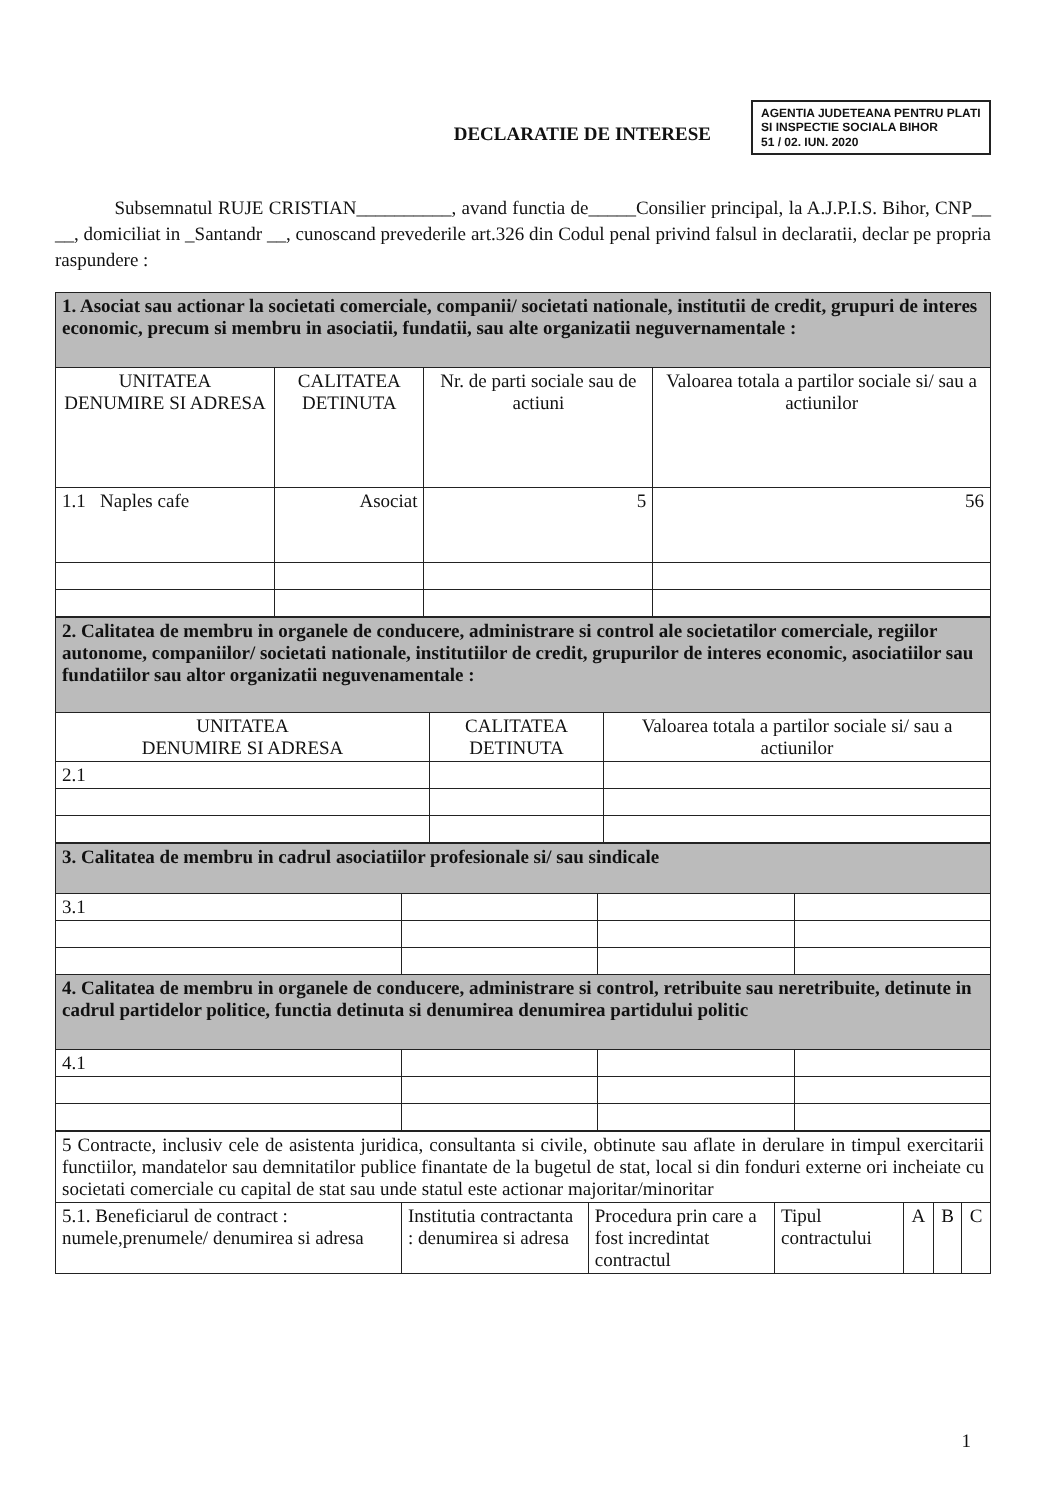DECLARATIE DE INTERESE
AGENTIA JUDETEANA PENTRU PLATI SI INSPECTIE SOCIALA BIHOR
51 / 02. IUN. 2020
Subsemnatul RUJE CRISTIAN__________, avand functia de_____Consilier principal, la A.J.P.I.S. Bihor, CNP__ __, domiciliat in _Santandr __, cunoscand prevederile art.326 din Codul penal privind falsul in declaratii, declar pe propria raspundere :
| 1. Asociat sau actionar la societati comerciale, companii/ societati nationale, institutii de credit, grupuri de interes economic, precum si membru in asociatii, fundatii, sau alte organizatii neguvernamentale : | | | |
| UNITATEA DENUMIRE SI ADRESA | CALITATEA DETINUTA | Nr. de parti sociale sau de actiuni | Valoarea totala a partilor sociale si/ sau a actiunilor |
| 1.1 Naples cafe | Asociat | 5 | 56 |
| 2. Calitatea de membru in organele de conducere, administrare si control ale societatilor comerciale, regiilor autonome, companiilor/ societati nationale, institutiilor de credit, grupurilor de interes economic, asociatiilor sau fundatiilor sau altor organizatii neguvenamentale : | | |
| UNITATEA DENUMIRE SI ADRESA | CALITATEA DETINUTA | Valoarea totala a partilor sociale si/ sau a actiunilor |
| 2.1 | | |
| 3. Calitatea de membru in cadrul asociatiilor profesionale si/ sau sindicale | | | |
| 3.1 | | | |
| 4. Calitatea de membru in organele de conducere, administrare si control, retribuite sau neretribuite, detinute in cadrul partidelor politice, functia detinuta si denumirea denumirea partidului politic | | | |
| 4.1 | | | |
| 5 Contracte, inclusiv cele de asistenta juridica, consultanta si civile, obtinute sau aflate in derulare in timpul exercitarii functiilor, mandatelor sau demnitatilor publice finantate de la bugetul de stat, local si din fonduri externe ori incheiate cu societati comerciale cu capital de stat sau unde statul este actionar majoritar/minoritar | | | | | | |
| 5.1. Beneficiarul de contract : numele,prenumele/ denumirea si adresa | Institutia contractanta : denumirea si adresa | Procedura prin care a fost incredintat contractul | Tipul contractului | A | B | C |
1